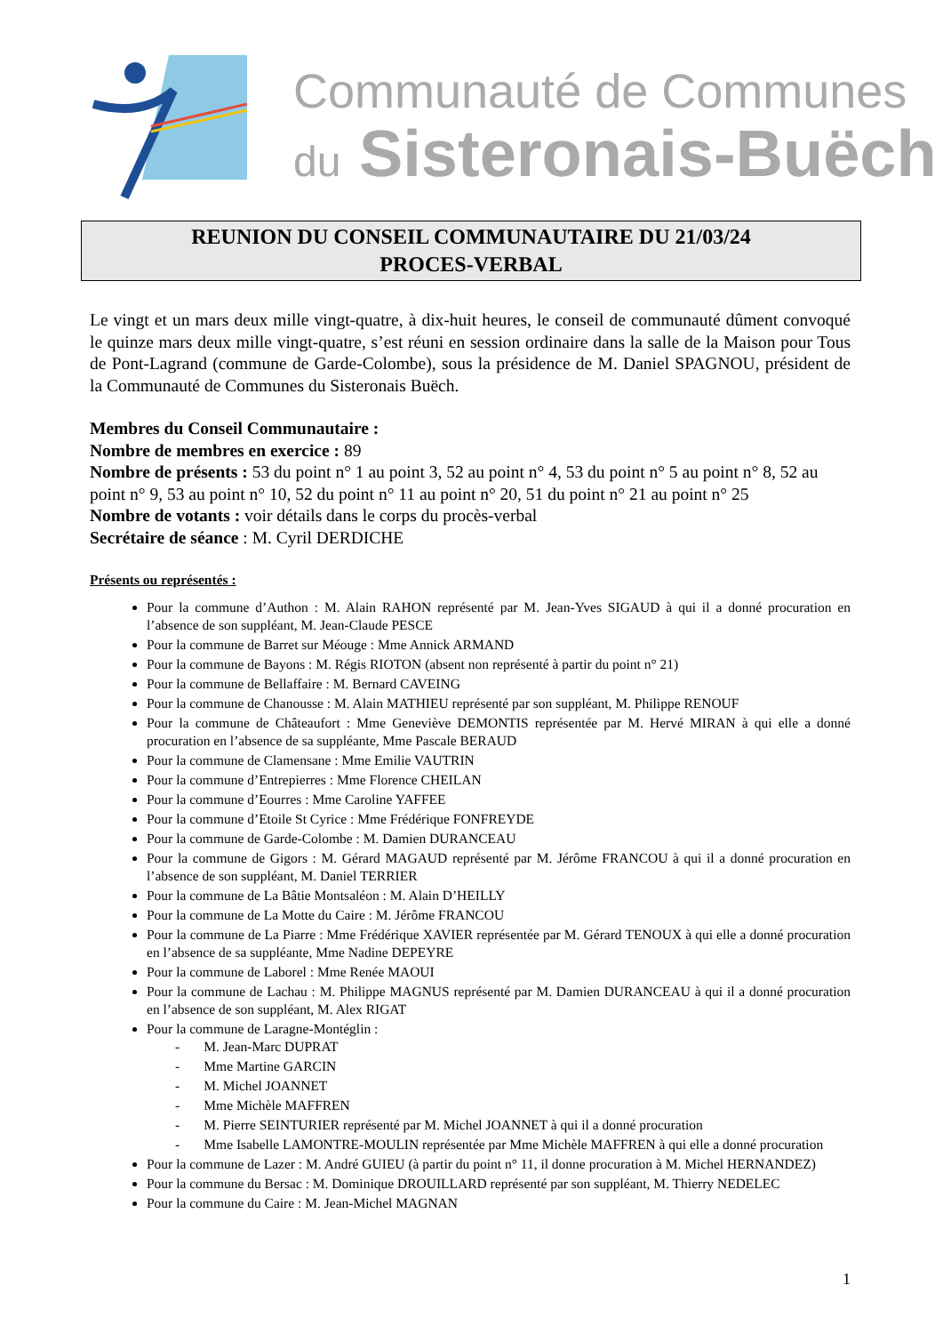Communauté de Communes
du Sisteronais-Buëch
REUNION DU CONSEIL COMMUNAUTAIRE DU 21/03/24
PROCES-VERBAL
Le vingt et un mars deux mille vingt-quatre, à dix-huit heures, le conseil de communauté dûment convoqué le quinze mars deux mille vingt-quatre, s’est réuni en session ordinaire dans la salle de la Maison pour Tous de Pont-Lagrand (commune de Garde-Colombe), sous la présidence de M. Daniel SPAGNOU, président de la Communauté de Communes du Sisteronais Buëch.
Membres du Conseil Communautaire :
Nombre de membres en exercice : 89
Nombre de présents : 53 du point n° 1 au point 3, 52 au point n° 4, 53 du point n° 5 au point n° 8, 52 au point n° 9, 53 au point n° 10, 52 du point n° 11 au point n° 20, 51 du point n° 21 au point n° 25
Nombre de votants : voir détails dans le corps du procès-verbal
Secrétaire de séance : M. Cyril DERDICHE
Présents ou représentés :
Pour la commune d’Authon : M. Alain RAHON représenté par M. Jean-Yves SIGAUD à qui il a donné procuration en l’absence de son suppléant, M. Jean-Claude PESCE
Pour la commune de Barret sur Méouge : Mme Annick ARMAND
Pour la commune de Bayons : M. Régis RIOTON (absent non représenté à partir du point n° 21)
Pour la commune de Bellaffaire : M. Bernard CAVEING
Pour la commune de Chanousse : M. Alain MATHIEU représenté par son suppléant, M. Philippe RENOUF
Pour la commune de Châteaufort : Mme Geneviève DEMONTIS représentée par M. Hervé MIRAN à qui elle a donné procuration en l’absence de sa suppléante, Mme Pascale BERAUD
Pour la commune de Clamensane : Mme Emilie VAUTRIN
Pour la commune d’Entrepierres : Mme Florence CHEILAN
Pour la commune d’Eourres : Mme Caroline YAFFEE
Pour la commune d’Etoile St Cyrice : Mme Frédérique FONFREYDE
Pour la commune de Garde-Colombe : M. Damien DURANCEAU
Pour la commune de Gigors : M. Gérard MAGAUD représenté par M. Jérôme FRANCOU à qui il a donné procuration en l’absence de son suppléant, M. Daniel TERRIER
Pour la commune de La Bâtie Montsaléon : M. Alain D’HEILLY
Pour la commune de La Motte du Caire : M. Jérôme FRANCOU
Pour la commune de La Piarre : Mme Frédérique XAVIER représentée par M. Gérard TENOUX à qui elle a donné procuration en l’absence de sa suppléante, Mme Nadine DEPEYRE
Pour la commune de Laborel : Mme Renée MAOUI
Pour la commune de Lachau : M. Philippe MAGNUS représenté par M. Damien DURANCEAU à qui il a donné procuration en l’absence de son suppléant, M. Alex RIGAT
Pour la commune de Laragne-Montéglin :
- M. Jean-Marc DUPRAT
- Mme Martine GARCIN
- M. Michel JOANNET
- Mme Michèle MAFFREN
- M. Pierre SEINTURIER représenté par M. Michel JOANNET à qui il a donné procuration
- Mme Isabelle LAMONTRE-MOULIN représentée par Mme Michèle MAFFREN à qui elle a donné procuration
Pour la commune de Lazer : M. André GUIEU (à partir du point n° 11, il donne procuration à M. Michel HERNANDEZ)
Pour la commune du Bersac : M. Dominique DROUILLARD représenté par son suppléant, M. Thierry NEDELEC
Pour la commune du Caire : M. Jean-Michel MAGNAN
1